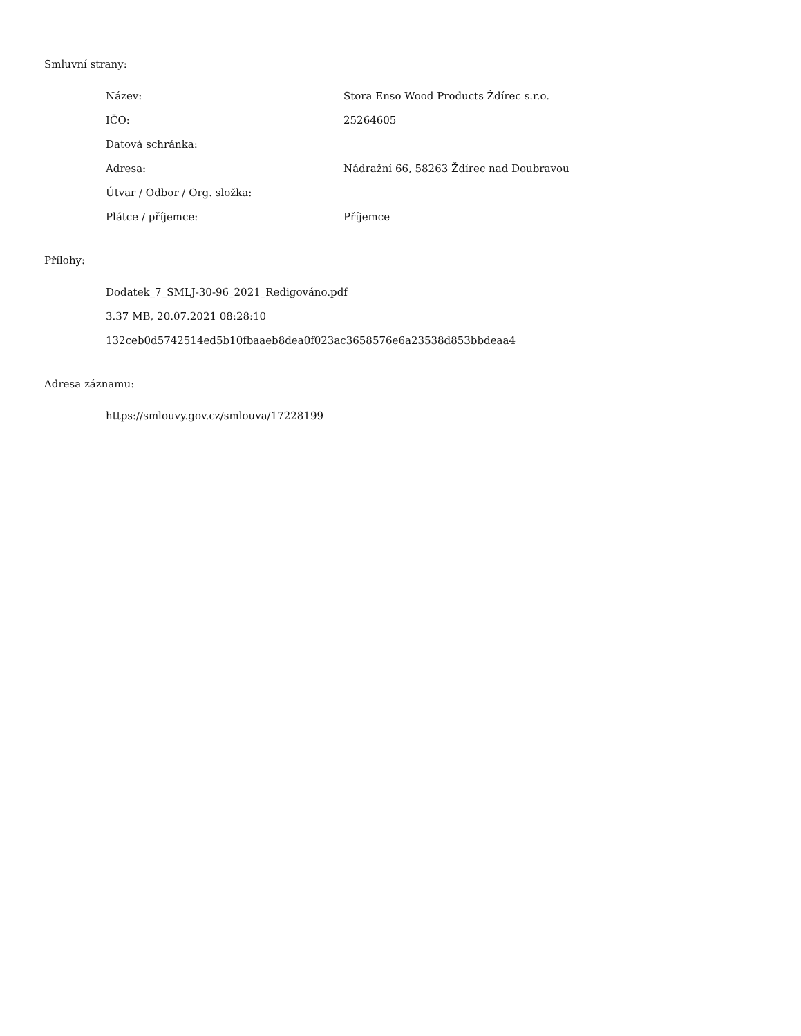Smluvní strany:
Název: Stora Enso Wood Products Ždírec s.r.o.
IČO: 25264605
Datová schránka:
Adresa: Nádražní 66, 58263 Ždírec nad Doubravou
Útvar / Odbor / Org. složka:
Plátce / příjemce: Příjemce
Přílohy:
Dodatek_7_SMLJ-30-96_2021_Redigováno.pdf
3.37 MB, 20.07.2021 08:28:10
132ceb0d5742514ed5b10fbaaeb8dea0f023ac3658576e6a23538d853bbdeaa4
Adresa záznamu:
https://smlouvy.gov.cz/smlouva/17228199